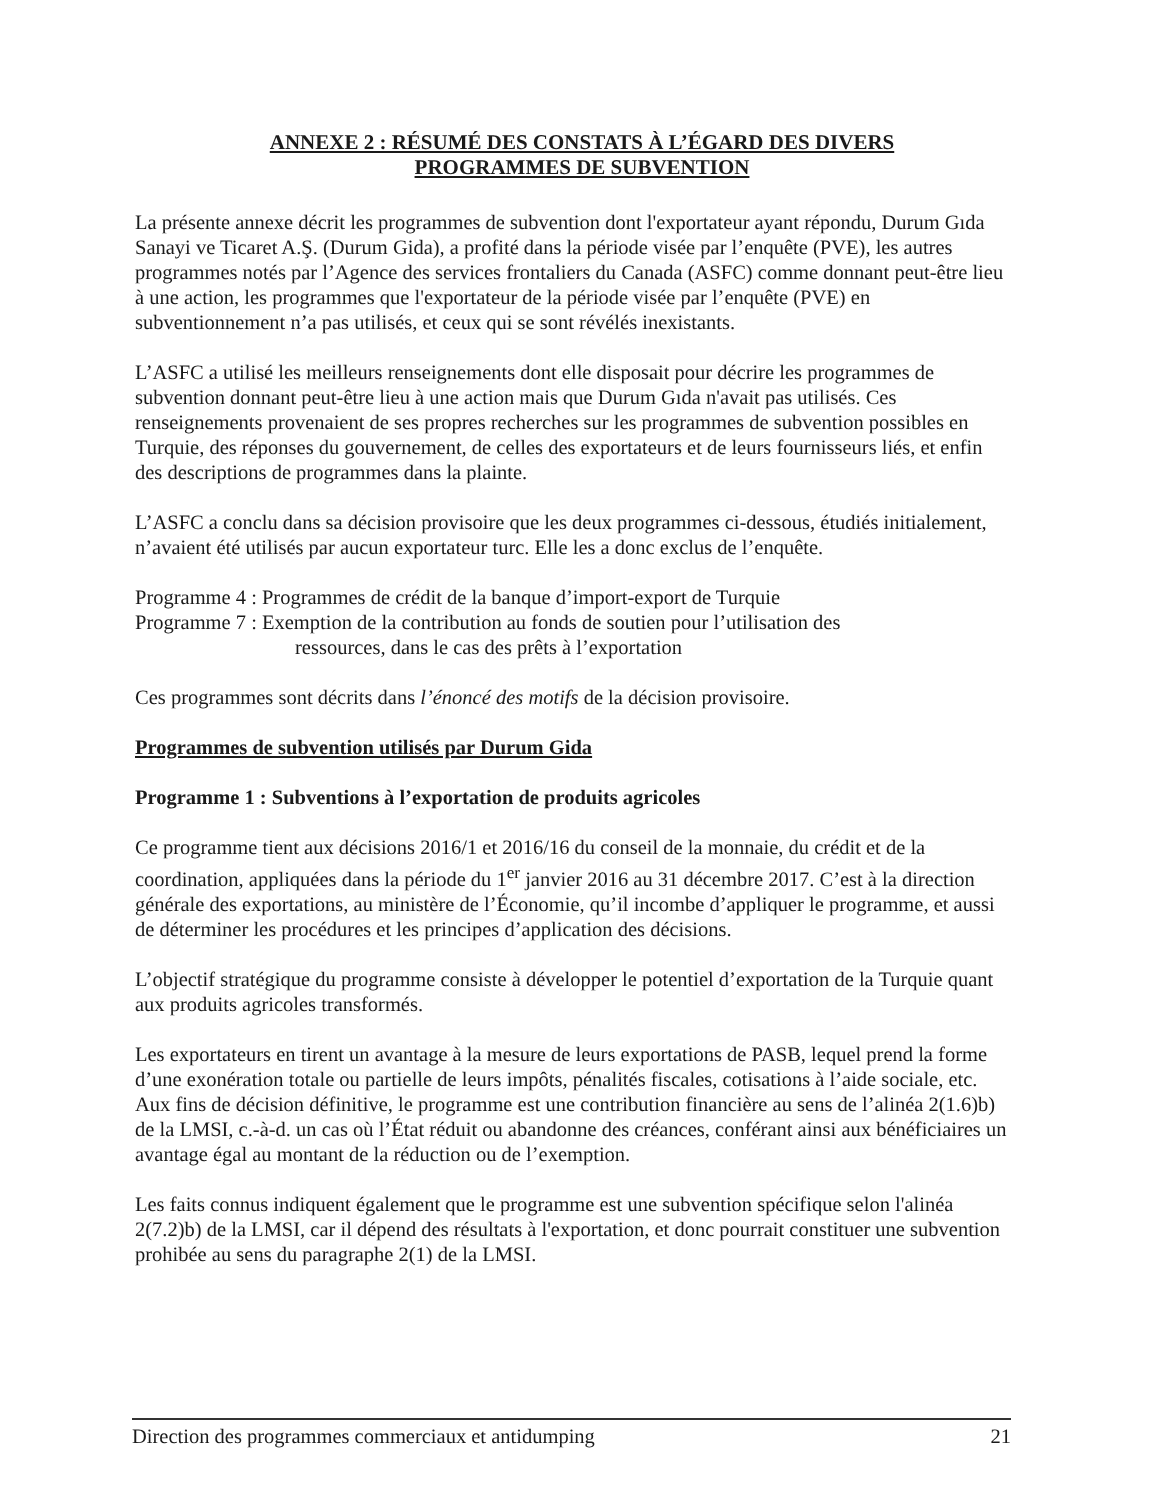ANNEXE 2 : RÉSUMÉ DES CONSTATS À L’ÉGARD DES DIVERS
PROGRAMMES DE SUBVENTION
La présente annexe décrit les programmes de subvention dont l'exportateur ayant répondu, Durum Gıda Sanayi ve Ticaret A.Ş. (Durum Gida), a profité dans la période visée par l’enquête (PVE), les autres programmes notés par l’Agence des services frontaliers du Canada (ASFC) comme donnant peut-être lieu à une action, les programmes que l'exportateur de la période visée par l’enquête (PVE) en subventionnement n’a pas utilisés, et ceux qui se sont révélés inexistants.
L’ASFC a utilisé les meilleurs renseignements dont elle disposait pour décrire les programmes de subvention donnant peut-être lieu à une action mais que Durum Gıda n'avait pas utilisés. Ces renseignements provenaient de ses propres recherches sur les programmes de subvention possibles en Turquie, des réponses du gouvernement, de celles des exportateurs et de leurs fournisseurs liés, et enfin des descriptions de programmes dans la plainte.
L’ASFC a conclu dans sa décision provisoire que les deux programmes ci-dessous, étudiés initialement, n’avaient été utilisés par aucun exportateur turc. Elle les a donc exclus de l’enquête.
Programme 4 : Programmes de crédit de la banque d’import-export de Turquie
Programme 7 : Exemption de la contribution au fonds de soutien pour l’utilisation des
ressources, dans le cas des prêts à l’exportation
Ces programmes sont décrits dans l’énoncé des motifs de la décision provisoire.
Programmes de subvention utilisés par Durum Gida
Programme 1 : Subventions à l’exportation de produits agricoles
Ce programme tient aux décisions 2016/1 et 2016/16 du conseil de la monnaie, du crédit et de la coordination, appliquées dans la période du 1<sup>er</sup> janvier 2016 au 31 décembre 2017. C’est à la direction générale des exportations, au ministère de l’Économie, qu’il incombe d’appliquer le programme, et aussi de déterminer les procédures et les principes d’application des décisions.
L’objectif stratégique du programme consiste à développer le potentiel d’exportation de la Turquie quant aux produits agricoles transformés.
Les exportateurs en tirent un avantage à la mesure de leurs exportations de PASB, lequel prend la forme d’une exonération totale ou partielle de leurs impôts, pénalités fiscales, cotisations à l’aide sociale, etc. Aux fins de décision définitive, le programme est une contribution financière au sens de l’alinéa 2(1.6)b) de la LMSI, c.-à-d. un cas où l’État réduit ou abandonne des créances, conférant ainsi aux bénéficiaires un avantage égal au montant de la réduction ou de l’exemption.
Les faits connus indiquent également que le programme est une subvention spécifique selon l'alinéa 2(7.2)b) de la LMSI, car il dépend des résultats à l'exportation, et donc pourrait constituer une subvention prohibée au sens du paragraphe 2(1) de la LMSI.
Direction des programmes commerciaux et antidumping 21